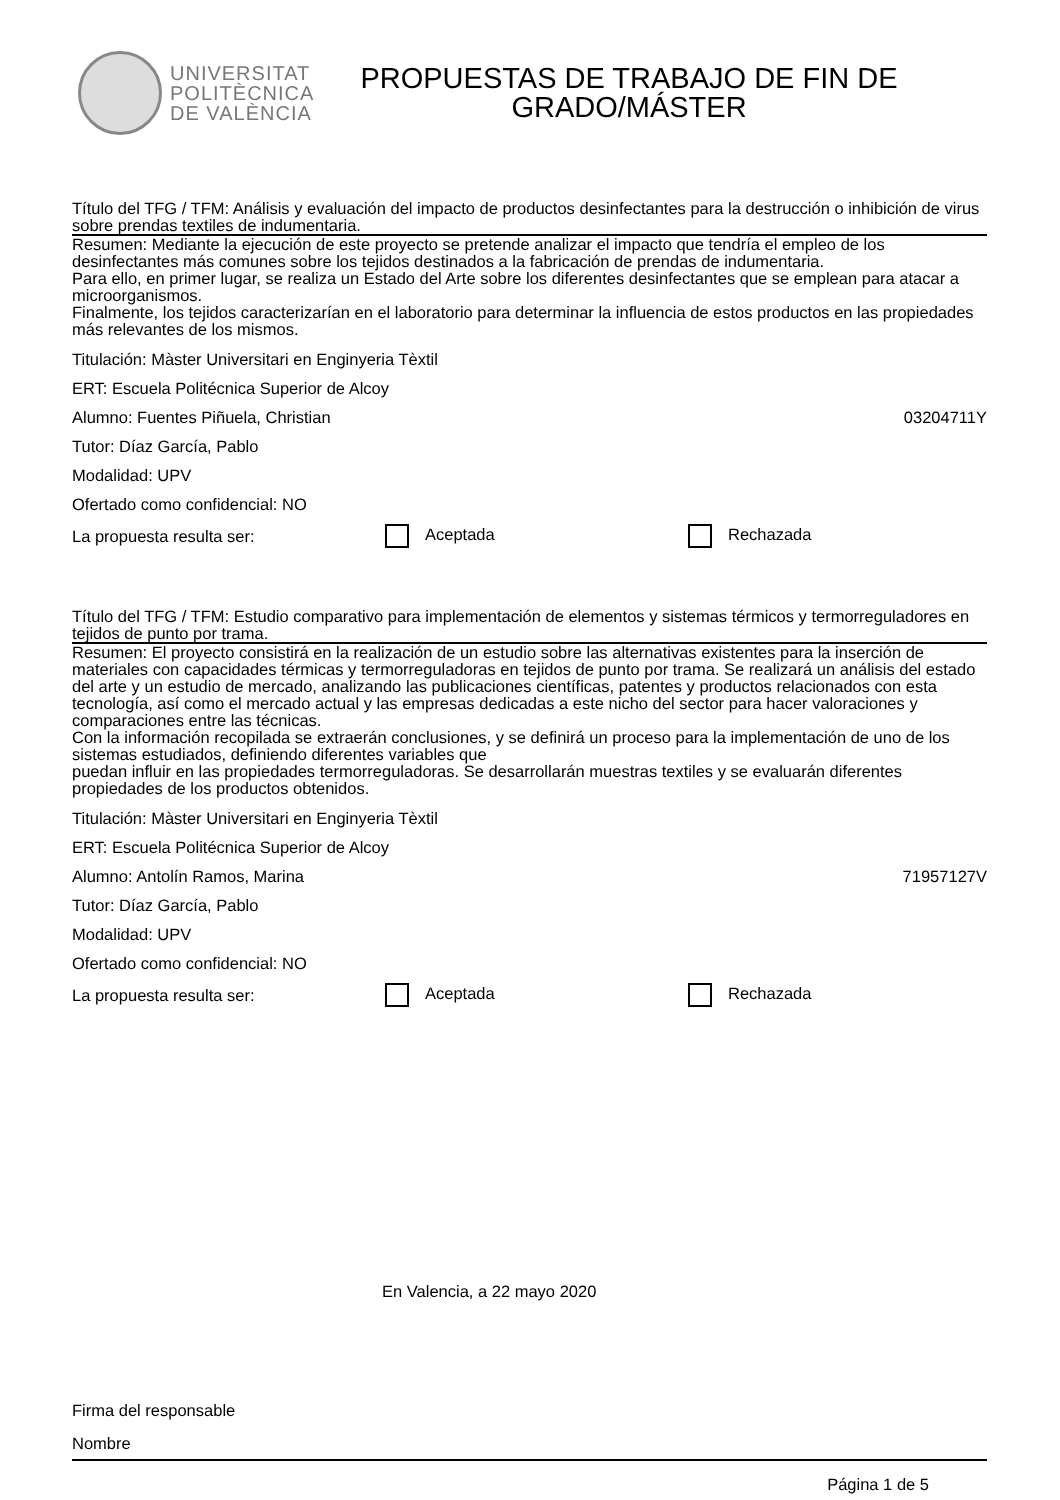UNIVERSITAT
POLITÈCNICA
DE VALÈNCIA
PROPUESTAS DE TRABAJO DE FIN DE
GRADO/MÁSTER
Título del TFG / TFM: Análisis y evaluación del impacto de productos desinfectantes para la destrucción o inhibición de virus sobre prendas textiles de indumentaria.
Resumen: Mediante la ejecución de este proyecto se pretende analizar el impacto que tendría el empleo de los desinfectantes más comunes sobre los tejidos destinados a la fabricación de prendas de indumentaria.
Para ello, en primer lugar, se realiza un Estado del Arte sobre los diferentes desinfectantes que se emplean para atacar a microorganismos.
Finalmente, los tejidos caracterizarían en el laboratorio para determinar la influencia de estos productos en las propiedades más relevantes de los mismos.
Titulación: Màster Universitari en Enginyeria Tèxtil
ERT: Escuela Politécnica Superior de Alcoy
Alumno: Fuentes Piñuela, Christian 03204711Y
Tutor: Díaz García, Pablo
Modalidad: UPV
Ofertado como confidencial: NO
La propuesta resulta ser: Aceptada Rechazada
Título del TFG / TFM: Estudio comparativo para implementación de elementos y sistemas térmicos y termorreguladores en tejidos de punto por trama.
Resumen: El proyecto consistirá en la realización de un estudio sobre las alternativas existentes para la inserción de materiales con capacidades térmicas y termorreguladoras en tejidos de punto por trama. Se realizará un análisis del estado del arte y un estudio de mercado, analizando las publicaciones científicas, patentes y productos relacionados con esta tecnología, así como el mercado actual y las empresas dedicadas a este nicho del sector para hacer valoraciones y comparaciones entre las técnicas.
Con la información recopilada se extraerán conclusiones, y se definirá un proceso para la implementación de uno de los sistemas estudiados, definiendo diferentes variables que
puedan influir en las propiedades termorreguladoras. Se desarrollarán muestras textiles y se evaluarán diferentes propiedades de los productos obtenidos.
Titulación: Màster Universitari en Enginyeria Tèxtil
ERT: Escuela Politécnica Superior de Alcoy
Alumno: Antolín Ramos, Marina 71957127V
Tutor: Díaz García, Pablo
Modalidad: UPV
Ofertado como confidencial: NO
La propuesta resulta ser: Aceptada Rechazada
En Valencia, a 22 mayo 2020
Firma del responsable
Nombre
Página 1 de 5